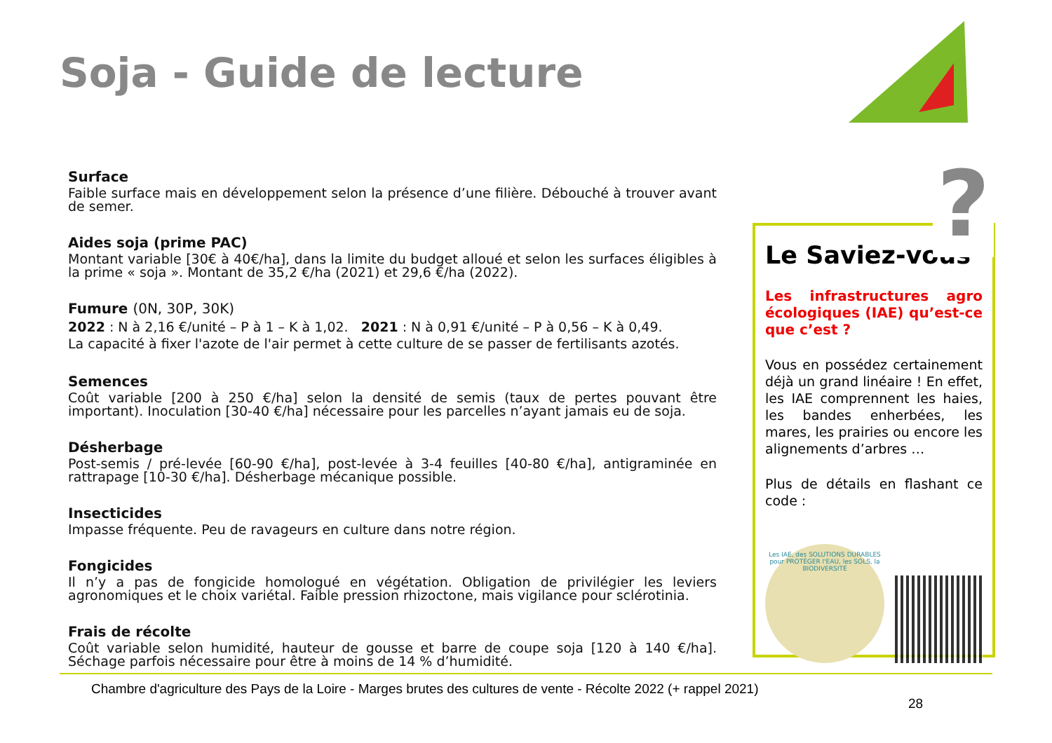Soja - Guide de lecture
Surface
Faible surface mais en développement selon la présence d’une filière. Débouché à trouver avant de semer.
Aides soja (prime PAC)
Montant variable [30€ à 40€/ha], dans la limite du budget alloué et selon les surfaces éligibles à la prime « soja ». Montant de 35,2 €/ha (2021) et 29,6 €/ha (2022).
Fumure (0N, 30P, 30K)
2022 : N à 2,16 €/unité – P à 1 – K à 1,02. 2021 : N à 0,91 €/unité – P à 0,56 – K à 0,49.
La capacité à fixer l'azote de l'air permet à cette culture de se passer de fertilisants azotés.
Semences
Coût variable [200 à 250 €/ha] selon la densité de semis (taux de pertes pouvant être important). Inoculation [30-40 €/ha] nécessaire pour les parcelles n’ayant jamais eu de soja.
Désherbage
Post-semis / pré-levée [60-90 €/ha], post-levée à 3-4 feuilles [40-80 €/ha], antigraminée en rattrapage [10-30 €/ha]. Désherbage mécanique possible.
Insecticides
Impasse fréquente. Peu de ravageurs en culture dans notre région.
Fongicides
Il n’y a pas de fongicide homologué en végétation. Obligation de privilégier les leviers agronomiques et le choix variétal. Faible pression rhizoctone, mais vigilance pour sclérotinia.
Frais de récolte
Coût variable selon humidité, hauteur de gousse et barre de coupe soja [120 à 140 €/ha]. Séchage parfois nécessaire pour être à moins de 14 % d’humidité.
Le Saviez-vous
Les infrastructures agro écologiques (IAE) qu’est-ce que c’est ?
Vous en possédez certainement déjà un grand linéaire ! En effet, les IAE comprennent les haies, les bandes enherbées, les mares, les prairies ou encore les alignements d’arbres …
Plus de détails en flashant ce code :
Les IAE, des SOLUTIONS DURABLES pour PROTÉGER l'EAU, les SOLS, la BIODIVERSITÉ
?
Chambre d'agriculture des Pays de la Loire - Marges brutes des cultures de vente - Récolte 2022 (+ rappel 2021)
28